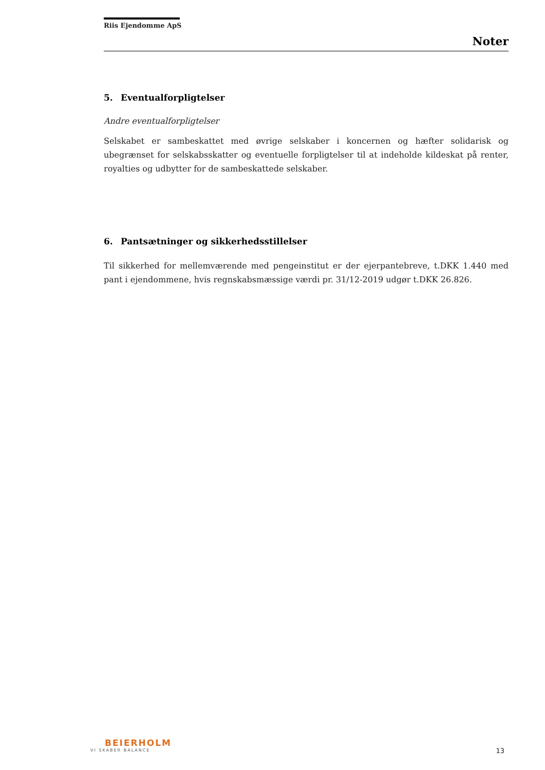Riis Ejendomme ApS
Noter
5. Eventualforpligtelser
Andre eventualforpligtelser
Selskabet er sambeskattet med øvrige selskaber i koncernen og hæfter solidarisk og ubegrænset for selskabsskatter og eventuelle forpligtelser til at indeholde kildeskat på renter, royalties og udbytter for de sambeskattede selskaber.
6. Pantsætninger og sikkerhedsstillelser
Til sikkerhed for mellemværende med pengeinstitut er der ejerpantebreve, t.DKK 1.440 med pant i ejendommene, hvis regnskabsmæssige værdi pr. 31/12-2019 udgør t.DKK 26.826.
BEIERHOLM
VI SKABER BALANCE
13